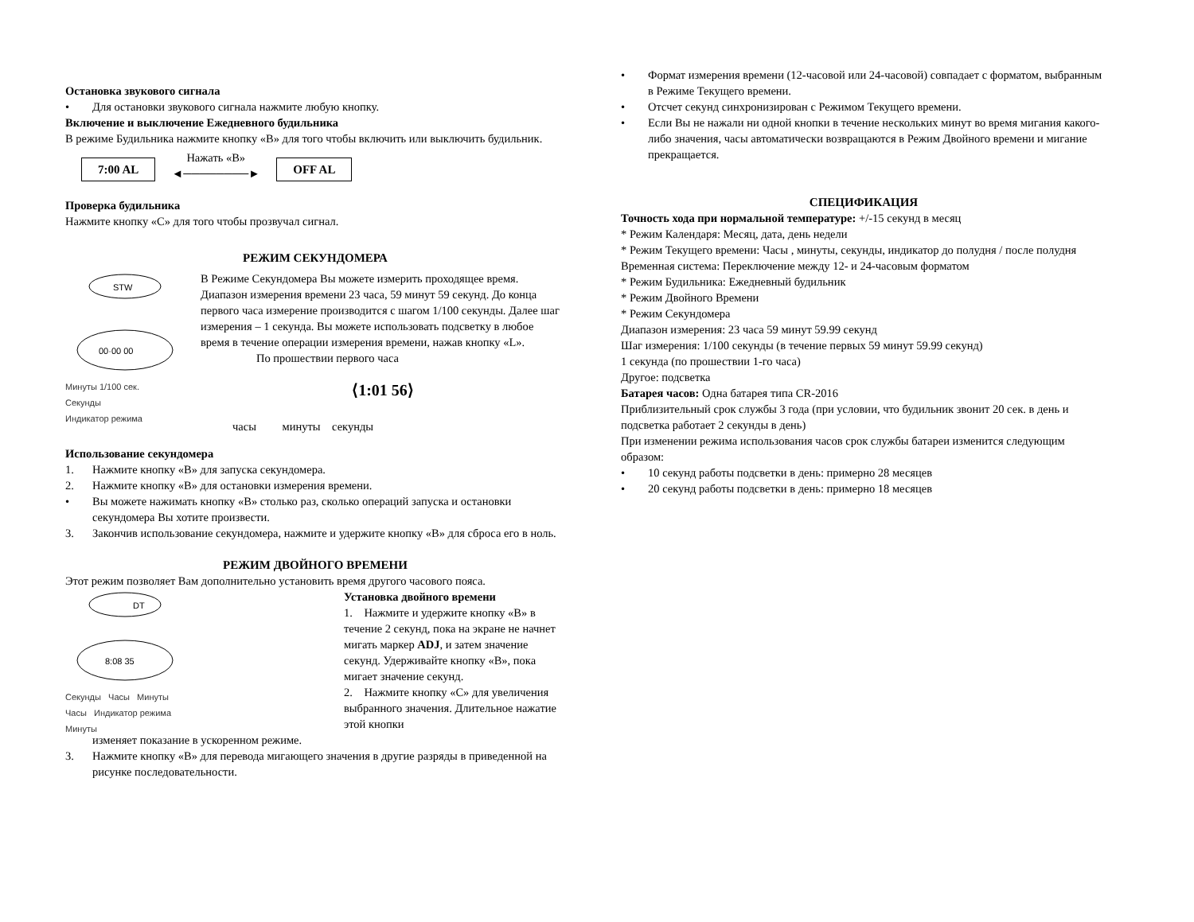Остановка звукового сигнала
• Для остановки звукового сигнала нажмите любую кнопку.
Включение и выключение Ежедневного будильника
В режиме Будильника нажмите кнопку «В» для того чтобы включить или выключить будильник.
7:00 AL Нажать «В»
◄────────► OFF AL
Проверка будильника
Нажмите кнопку «С» для того чтобы прозвучал сигнал.
РЕЖИМ СЕКУНДОМЕРА
STW
00·00 00
Минуты 1/100 сек.
Секунды
Индикатор режима
В Режиме Секундомера Вы можете измерить проходящее время. Диапазон измерения времени 23 часа, 59 минут 59 секунд. До конца первого часа измерение производится с шагом 1/100 секунды. Далее шаг измерения – 1 секунда. Вы можете использовать подсветку в любое время в течение операции измерения времени, нажав кнопку «L».
По прошествии первого часа
⟨1:01 56⟩
часы минуты секунды
Использование секундомера
1. Нажмите кнопку «В» для запуска секундомера.
2. Нажмите кнопку «В» для остановки измерения времени.
• Вы можете нажимать кнопку «В» столько раз, сколько операций запуска и остановки секундомера Вы хотите произвести.
3. Закончив использование секундомера, нажмите и удержите кнопку «В» для сброса его в ноль.
РЕЖИМ ДВОЙНОГО ВРЕМЕНИ
Этот режим позволяет Вам дополнительно установить время другого часового пояса.
DT
8:08 35
Секунды Часы Минуты
Часы Индикатор режима
Минуты
Установка двойного времени
1. Нажмите и удержите кнопку «В» в течение 2 секунд, пока на экране не начнет мигать маркер ADJ, и затем значение секунд. Удерживайте кнопку «В», пока мигает значение секунд.
2. Нажмите кнопку «С» для увеличения выбранного значения. Длительное нажатие этой кнопки
изменяет показание в ускоренном режиме.
3. Нажмите кнопку «В» для перевода мигающего значения в другие разряды в приведенной на рисунке последовательности.
• Формат измерения времени (12-часовой или 24-часовой) совпадает с форматом, выбранным в Режиме Текущего времени.
• Отсчет секунд синхронизирован с Режимом Текущего времени.
• Если Вы не нажали ни одной кнопки в течение нескольких минут во время мигания какого-либо значения, часы автоматически возвращаются в Режим Двойного времени и мигание прекращается.
СПЕЦИФИКАЦИЯ
Точность хода при нормальной температуре: +/-15 секунд в месяц
* Режим Календаря: Месяц, дата, день недели
* Режим Текущего времени: Часы , минуты, секунды, индикатор до полудня / после полудня
Временная система: Переключение между 12- и 24-часовым форматом
* Режим Будильника: Ежедневный будильник
* Режим Двойного Времени
* Режим Секундомера
Диапазон измерения: 23 часа 59 минут 59.99 секунд
Шаг измерения: 1/100 секунды (в течение первых 59 минут 59.99 секунд)
1 секунда (по прошествии 1-го часа)
Другое: подсветка
Батарея часов: Одна батарея типа CR-2016
Приблизительный срок службы 3 года (при условии, что будильник звонит 20 сек. в день и подсветка работает 2 секунды в день)
При изменении режима использования часов срок службы батареи изменится следующим образом:
• 10 секунд работы подсветки в день: примерно 28 месяцев
• 20 секунд работы подсветки в день: примерно 18 месяцев